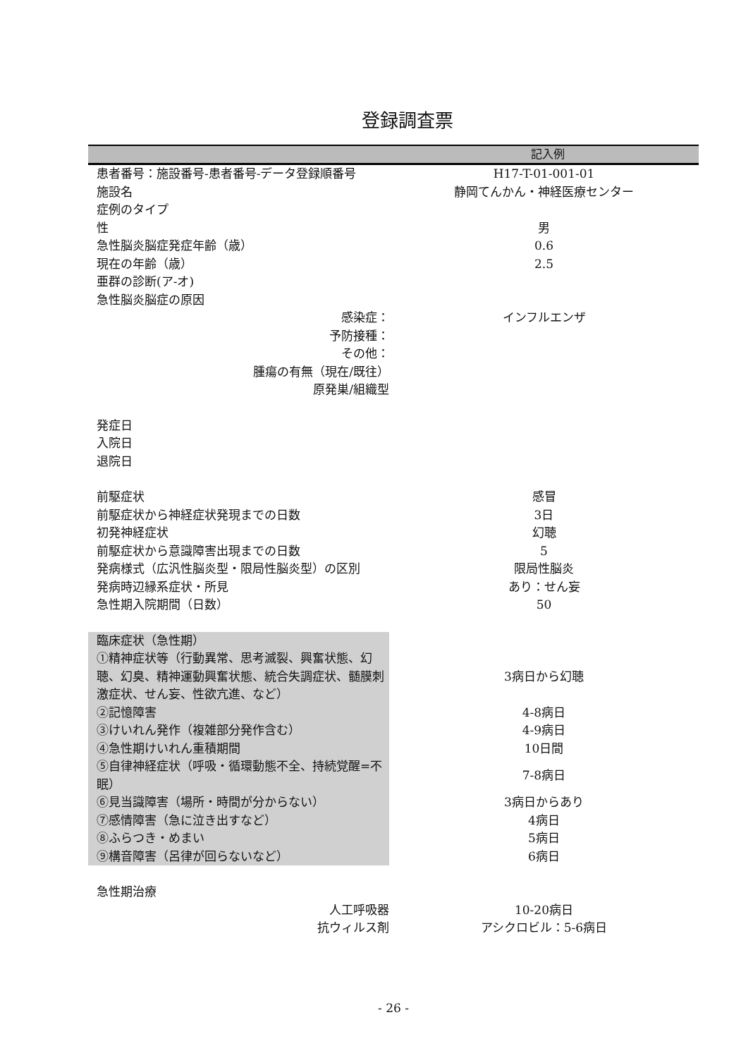登録調査票
記入例
| 患者番号：施設番号-患者番号-データ登録順番号 | H17-T-01-001-01 |
| 施設名 | 静岡てんかん・神経医療センター |
| 症例のタイプ | |
| 性 | 男 |
| 急性脳炎脳症発症年齢（歳） | 0.6 |
| 現在の年齢（歳） | 2.5 |
| 亜群の診断(ア-オ) | |
| 急性脳炎脳症の原因 | |
| 感染症： | インフルエンザ |
| 予防接種： | |
| その他： | |
| 腫瘍の有無（現在/既往） | |
| 原発巣/組織型 | |
| 発症日 | |
| 入院日 | |
| 退院日 | |
| 前駆症状 | 感冒 |
| 前駆症状から神経症状発現までの日数 | 3日 |
| 初発神経症状 | 幻聴 |
| 前駆症状から意識障害出現までの日数 | 5 |
| 発病様式（広汎性脳炎型・限局性脳炎型）の区別 | 限局性脳炎 |
| 発病時辺縁系症状・所見 | あり：せん妄 |
| 急性期入院期間（日数） | 50 |
| 臨床症状（急性期） | |
| ①精神症状等（行動異常、思考滅裂、興奮状態、幻聴、幻臭、精神運動興奮状態、統合失調症状、髄膜刺激症状、せん妄、性欲亢進、など） | 3病日から幻聴 |
| ②記憶障害 | 4-8病日 |
| ③けいれん発作（複雑部分発作含む） | 4-9病日 |
| ④急性期けいれん重積期間 | 10日間 |
| ⑤自律神経症状（呼吸・循環動態不全、持続覚醒=不眠） | 7-8病日 |
| ⑥見当識障害（場所・時間が分からない） | 3病日からあり |
| ⑦感情障害（急に泣き出すなど） | 4病日 |
| ⑧ふらつき・めまい | 5病日 |
| ⑨構音障害（呂律が回らないなど） | 6病日 |
| 急性期治療 | |
| 人工呼吸器 | 10-20病日 |
| 抗ウィルス剤 | アシクロビル：5-6病日 |
- 26 -